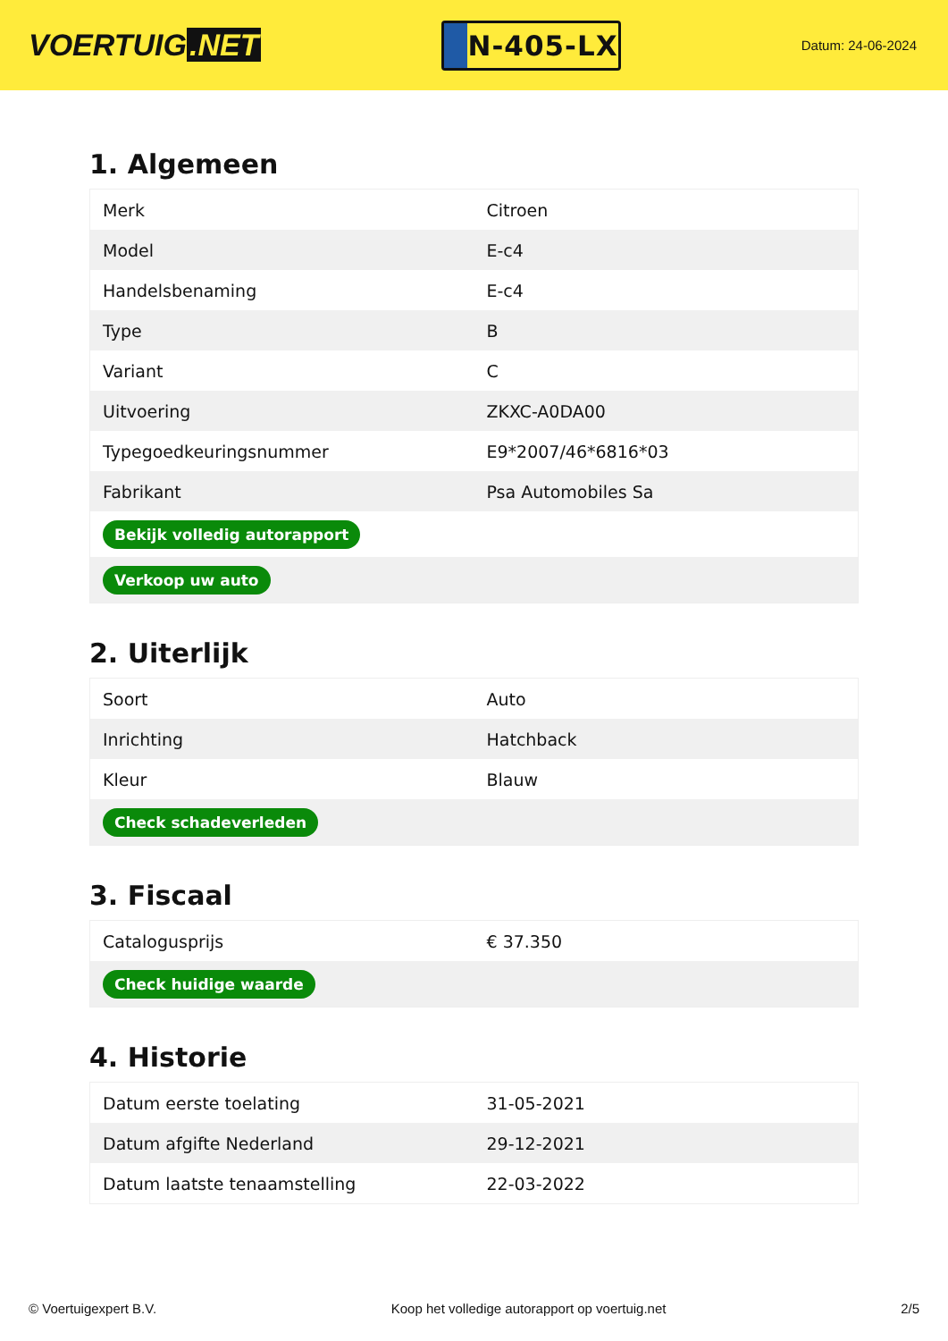VOERTUIG.NET
N-405-LX
Datum: 24-06-2024
1. Algemeen
| Merk | Citroen |
| Model | E-c4 |
| Handelsbenaming | E-c4 |
| Type | B |
| Variant | C |
| Uitvoering | ZKXC-A0DA00 |
| Typegoedkeuringsnummer | E9*2007/46*6816*03 |
| Fabrikant | Psa Automobiles Sa |
| Bekijk volledig autorapport | |
| Verkoop uw auto | |
2. Uiterlijk
| Soort | Auto |
| Inrichting | Hatchback |
| Kleur | Blauw |
| Check schadeverleden | |
3. Fiscaal
| Catalogusprijs | € 37.350 |
| Check huidige waarde | |
4. Historie
| Datum eerste toelating | 31-05-2021 |
| Datum afgifte Nederland | 29-12-2021 |
| Datum laatste tenaamstelling | 22-03-2022 |
© Voertuigexpert B.V. Koop het volledige autorapport op voertuig.net 2/5